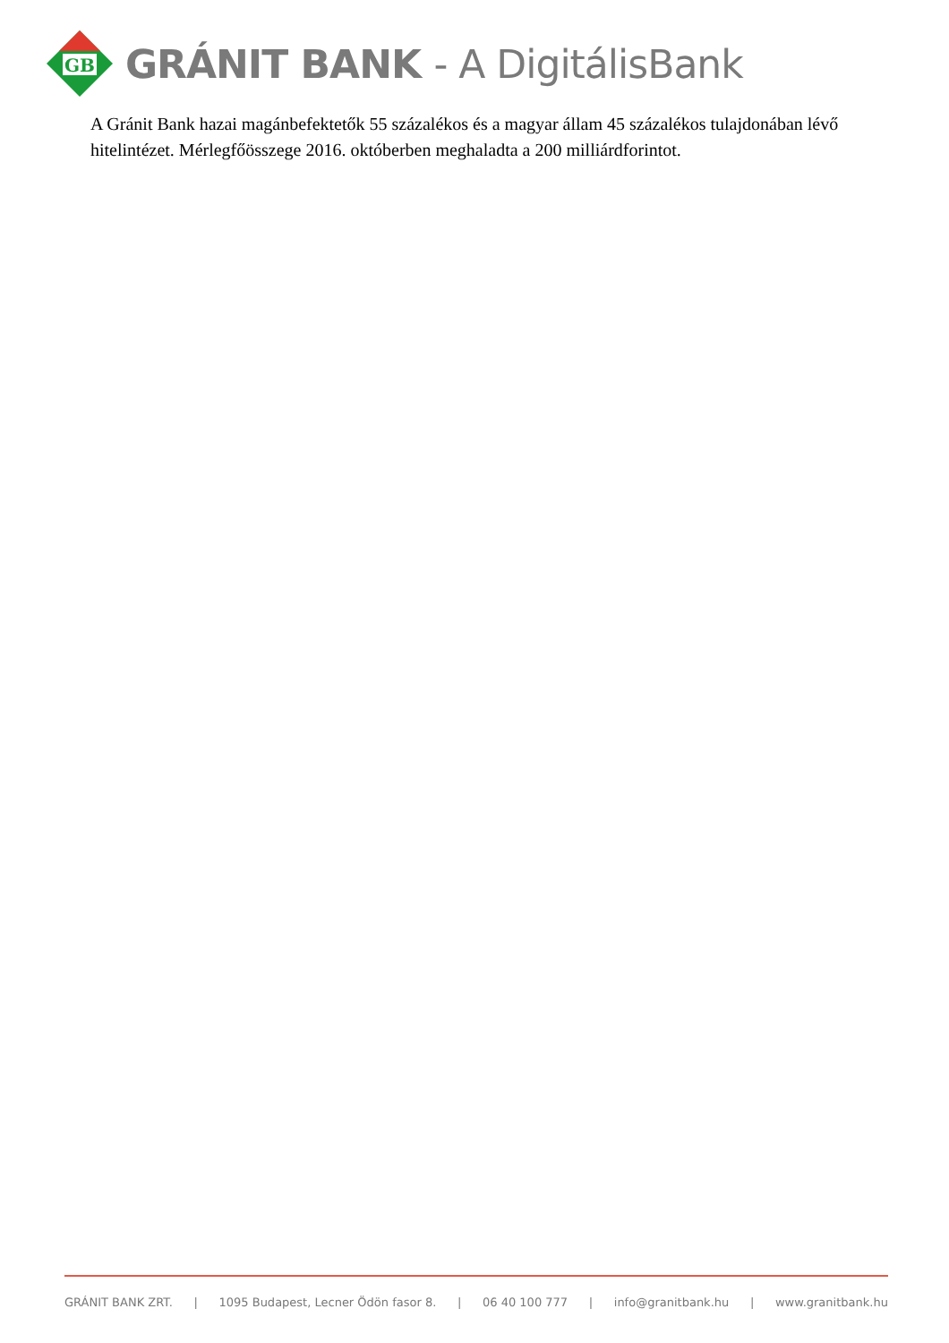GB
GRÁNIT BANK - A DigitálisBank
A Gránit Bank hazai magánbefektetők 55 százalékos és a magyar állam 45 százalékos tulajdonában lévő hitelintézet. Mérlegfőösszege 2016. októberben meghaladta a 200 milliárdforintot.
GRÁNIT BANK ZRT. | 1095 Budapest, Lecner Ödön fasor 8. | 06 40 100 777 | info@granitbank.hu | www.granitbank.hu